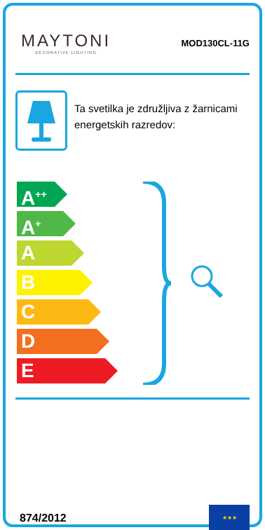MAYTONI
DECORATIVE LIGHTING
MOD130CL-11G
Ta svetilka je združljiva z žarnicami energetskih razredov:
A<sup>++</sup>
A<sup>+</sup>
A
B
C
D
E
874/2012
★★★